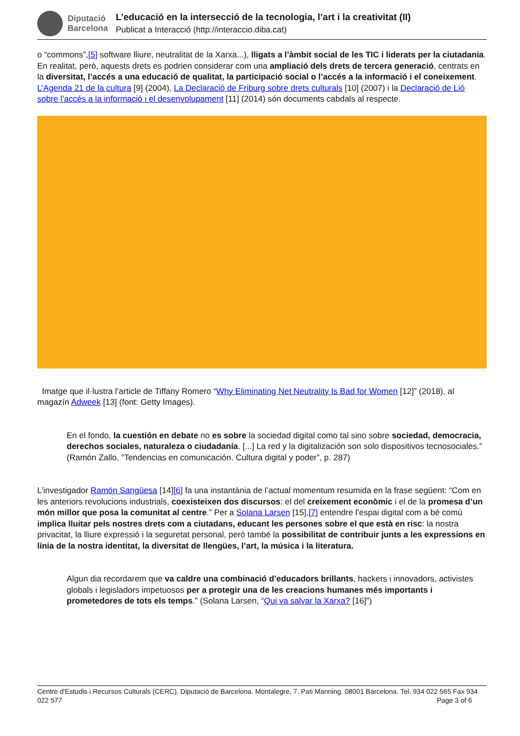Diputació
Barcelona
L’educació en la intersecció de la tecnologia, l’art i la creativitat (II)
Publicat a Interacció (http://interaccio.diba.cat)
o “commons”,[5] software lliure, neutralitat de la Xarxa...), lligats a l’àmbit social de les TIC i liderats per la ciutadania. En realitat, però, aquests drets es podrien considerar com una ampliació dels drets de tercera generació, centrats en la diversitat, l’accés a una educació de qualitat, la participació social o l’accés a la informació i el coneixement. L’Agenda 21 de la cultura [9] (2004), La Declaració de Friburg sobre drets culturals [10] (2007) i la Declaració de Lió sobre l’accés a la informació i el desenvolupament [11] (2014) són documents cabdals al respecte.
Imatge que il·lustra l’article de Tiffany Romero “Why Eliminating Net Neutrality Is Bad for Women [12]” (2018), al magazín Adweek [13] (font: Getty Images).
En el fondo, la cuestión en debate no es sobre la sociedad digital como tal sino sobre sociedad, democracia, derechos sociales, naturaleza o ciudadanía. [...] La red y la digitalización son solo dispositivos tecnosociales.” (Ramón Zallo, “Tendencias en comunicación. Cultura digital y poder”, p. 287)
L’investigador Ramón Sangüesa [14][6] fa una instantània de l’actual momentum resumida en la frase següent: “Com en les anteriors revolucions industrials, coexisteixen dos discursos: el del creixement econòmic i el de la promesa d’un món millor que posa la comunitat al centre.” Per a Solana Larsen [15],[7] entendre l’espai digital com a bé comú implica lluitar pels nostres drets com a ciutadans, educant les persones sobre el que està en risc: la nostra privacitat, la lliure expressió i la seguretat personal, però també la possibilitat de contribuir junts a les expressions en línia de la nostra identitat, la diversitat de llengües, l’art, la música i la literatura.
Algun dia recordarem que va caldre una combinació d’educadors brillants, hackers i innovadors, activistes globals i legisladors impetuosos per a protegir una de les creacions humanes més importants i prometedores de tots els temps.” (Solana Larsen, “Qui va salvar la Xarxa? [16]”)
Centre d'Estudis i Recursos Culturals (CERC). Diputació de Barcelona. Montalegre, 7. Pati Manning. 08001 Barcelona. Tel. 934 022 565 Fax 934 022 577 Page 3 of 6